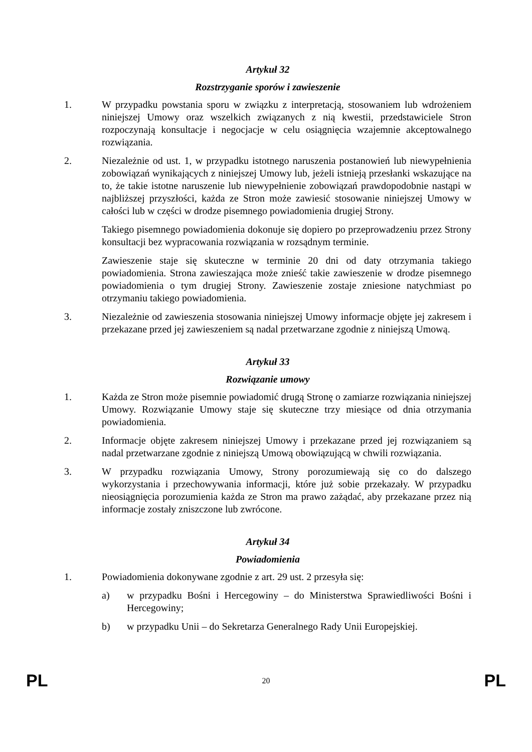Artykuł 32
Rozstrzyganie sporów i zawieszenie
1. W przypadku powstania sporu w związku z interpretacją, stosowaniem lub wdrożeniem niniejszej Umowy oraz wszelkich związanych z nią kwestii, przedstawiciele Stron rozpoczynają konsultacje i negocjacje w celu osiągnięcia wzajemnie akceptowalnego rozwiązania.
2. Niezależnie od ust. 1, w przypadku istotnego naruszenia postanowień lub niewypełnienia zobowiązań wynikających z niniejszej Umowy lub, jeżeli istnieją przesłanki wskazujące na to, że takie istotne naruszenie lub niewypełnienie zobowiązań prawdopodobnie nastąpi w najbliższej przyszłości, każda ze Stron może zawiesić stosowanie niniejszej Umowy w całości lub w części w drodze pisemnego powiadomienia drugiej Strony.
Takiego pisemnego powiadomienia dokonuje się dopiero po przeprowadzeniu przez Strony konsultacji bez wypracowania rozwiązania w rozsądnym terminie.
Zawieszenie staje się skuteczne w terminie 20 dni od daty otrzymania takiego powiadomienia. Strona zawieszająca może znieść takie zawieszenie w drodze pisemnego powiadomienia o tym drugiej Strony. Zawieszenie zostaje zniesione natychmiast po otrzymaniu takiego powiadomienia.
3. Niezależnie od zawieszenia stosowania niniejszej Umowy informacje objęte jej zakresem i przekazane przed jej zawieszeniem są nadal przetwarzane zgodnie z niniejszą Umową.
Artykuł 33
Rozwiązanie umowy
1. Każda ze Stron może pisemnie powiadomić drugą Stronę o zamiarze rozwiązania niniejszej Umowy. Rozwiązanie Umowy staje się skuteczne trzy miesiące od dnia otrzymania powiadomienia.
2. Informacje objęte zakresem niniejszej Umowy i przekazane przed jej rozwiązaniem są nadal przetwarzane zgodnie z niniejszą Umową obowiązującą w chwili rozwiązania.
3. W przypadku rozwiązania Umowy, Strony porozumiewają się co do dalszego wykorzystania i przechowywania informacji, które już sobie przekazały. W przypadku nieosiągnięcia porozumienia każda ze Stron ma prawo zażądać, aby przekazane przez nią informacje zostały zniszczone lub zwrócone.
Artykuł 34
Powiadomienia
1. Powiadomienia dokonywane zgodnie z art. 29 ust. 2 przesyła się:
a) w przypadku Bośni i Hercegowiny – do Ministerstwa Sprawiedliwości Bośni i Hercegowiny;
b) w przypadku Unii – do Sekretarza Generalnego Rady Unii Europejskiej.
PL 20 PL